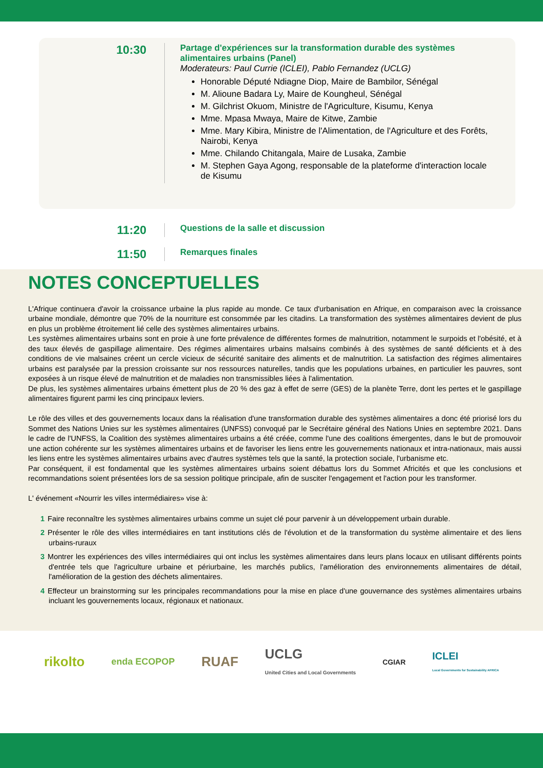10:30
Partage d'expériences sur la transformation durable des systèmes alimentaires urbains (Panel)
Moderateurs: Paul Currie (ICLEI), Pablo Fernandez (UCLG)
Honorable Député Ndiagne Diop, Maire de Bambilor, Sénégal
M. Alioune Badara Ly, Maire de Koungheul, Sénégal
M. Gilchrist Okuom, Ministre de l'Agriculture, Kisumu, Kenya
Mme. Mpasa Mwaya, Maire de Kitwe, Zambie
Mme. Mary Kibira, Ministre de l'Alimentation, de l'Agriculture et des Forêts, Nairobi, Kenya
Mme. Chilando Chitangala, Maire de Lusaka, Zambie
M. Stephen Gaya Agong, responsable de la plateforme d'interaction locale de Kisumu
11:20
Questions de la salle et discussion
11:50
Remarques finales
NOTES CONCEPTUELLES
L'Afrique continuera d'avoir la croissance urbaine la plus rapide au monde. Ce taux d'urbanisation en Afrique, en comparaison avec la croissance urbaine mondiale, démontre que 70% de la nourriture est consommée par les citadins. La transformation des systèmes alimentaires devient de plus en plus un problème étroitement lié celle des systèmes alimentaires urbains.
Les systèmes alimentaires urbains sont en proie à une forte prévalence de différentes formes de malnutrition, notamment le surpoids et l'obésité, et à des taux élevés de gaspillage alimentaire. Des régimes alimentaires urbains malsains combinés à des systèmes de santé déficients et à des conditions de vie malsaines créent un cercle vicieux de sécurité sanitaire des aliments et de malnutrition. La satisfaction des régimes alimentaires urbains est paralysée par la pression croissante sur nos ressources naturelles, tandis que les populations urbaines, en particulier les pauvres, sont exposées à un risque élevé de malnutrition et de maladies non transmissibles liées à l'alimentation.
De plus, les systèmes alimentaires urbains émettent plus de 20 % des gaz à effet de serre (GES) de la planète Terre, dont les pertes et le gaspillage alimentaires figurent parmi les cinq principaux leviers.
Le rôle des villes et des gouvernements locaux dans la réalisation d'une transformation durable des systèmes alimentaires a donc été priorisé lors du Sommet des Nations Unies sur les systèmes alimentaires (UNFSS) convoqué par le Secrétaire général des Nations Unies en septembre 2021. Dans le cadre de l'UNFSS, la Coalition des systèmes alimentaires urbains a été créée, comme l'une des coalitions émergentes, dans le but de promouvoir une action cohérente sur les systèmes alimentaires urbains et de favoriser les liens entre les gouvernements nationaux et intra-nationaux, mais aussi les liens entre les systèmes alimentaires urbains avec d'autres systèmes tels que la santé, la protection sociale, l'urbanisme etc.
Par conséquent, il est fondamental que les systèmes alimentaires urbains soient débattus lors du Sommet Africités et que les conclusions et recommandations soient présentées lors de sa session politique principale, afin de susciter l'engagement et l'action pour les transformer.
L' événement «Nourrir les villes intermédiaires» vise à:
1 Faire reconnaître les systèmes alimentaires urbains comme un sujet clé pour parvenir à un développement urbain durable.
2 Présenter le rôle des villes intermédiaires en tant institutions clés de l'évolution et de la transformation du système alimentaire et des liens urbains-ruraux
3 Montrer les expériences des villes intermédiaires qui ont inclus les systèmes alimentaires dans leurs plans locaux en utilisant différents points d'entrée tels que l'agriculture urbaine et périurbaine, les marchés publics, l'amélioration des environnements alimentaires de détail, l'amélioration de la gestion des déchets alimentaires.
4 Effecteur un brainstorming sur les principales recommandations pour la mise en place d'une gouvernance des systèmes alimentaires urbains incluant les gouvernements locaux, régionaux et nationaux.
rikolto enda ECOPOP RUAF UCLG
United Cities and Local Governments CGIAR ICLEI
Local Governments for Sustainability AFRICA